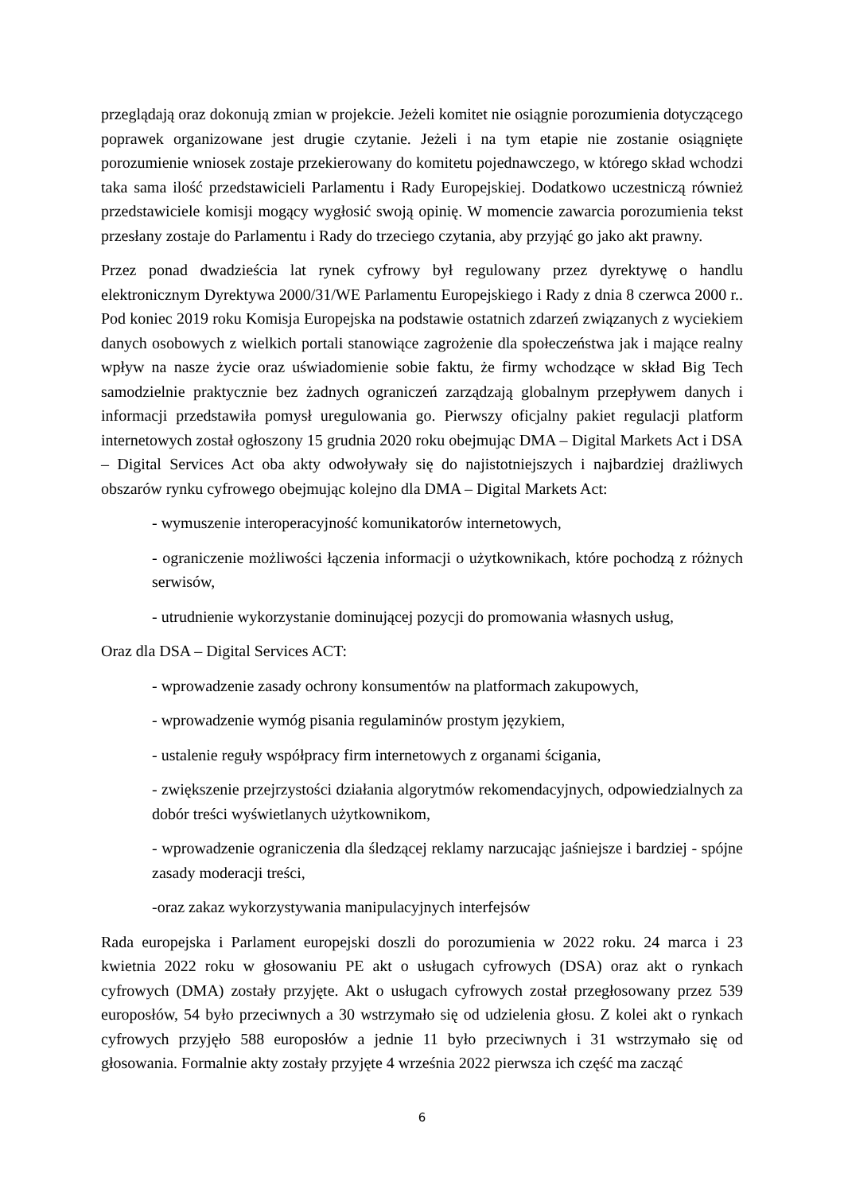przeglądają oraz dokonują zmian w projekcie. Jeżeli komitet nie osiągnie porozumienia dotyczącego poprawek organizowane jest drugie czytanie. Jeżeli i na tym etapie nie zostanie osiągnięte porozumienie wniosek zostaje przekierowany do komitetu pojednawczego, w którego skład wchodzi taka sama ilość przedstawicieli Parlamentu i Rady Europejskiej. Dodatkowo uczestniczą również przedstawiciele komisji mogący wygłosić swoją opinię. W momencie zawarcia porozumienia tekst przesłany zostaje do Parlamentu i Rady do trzeciego czytania, aby przyjąć go jako akt prawny.
Przez ponad dwadzieścia lat rynek cyfrowy był regulowany przez dyrektywę o handlu elektronicznym Dyrektywa 2000/31/WE Parlamentu Europejskiego i Rady z dnia 8 czerwca 2000 r.. Pod koniec 2019 roku Komisja Europejska na podstawie ostatnich zdarzeń związanych z wyciekiem danych osobowych z wielkich portali stanowiące zagrożenie dla społeczeństwa jak i mające realny wpływ na nasze życie oraz uświadomienie sobie faktu, że firmy wchodzące w skład Big Tech samodzielnie praktycznie bez żadnych ograniczeń zarządzają globalnym przepływem danych i informacji przedstawiła pomysł uregulowania go. Pierwszy oficjalny pakiet regulacji platform internetowych został ogłoszony 15 grudnia 2020 roku obejmując DMA – Digital Markets Act i DSA – Digital Services Act oba akty odwoływały się do najistotniejszych i najbardziej drażliwych obszarów rynku cyfrowego obejmując kolejno dla DMA – Digital Markets Act:
- wymuszenie interoperacyjność komunikatorów internetowych,
- ograniczenie możliwości łączenia informacji o użytkownikach, które pochodzą z różnych serwisów,
- utrudnienie wykorzystanie dominującej pozycji do promowania własnych usług,
Oraz dla DSA – Digital Services ACT:
- wprowadzenie zasady ochrony konsumentów na platformach zakupowych,
- wprowadzenie wymóg pisania regulaminów prostym językiem,
- ustalenie reguły współpracy firm internetowych z organami ścigania,
- zwiększenie przejrzystości działania algorytmów rekomendacyjnych, odpowiedzialnych za dobór treści wyświetlanych użytkownikom,
- wprowadzenie ograniczenia dla śledzącej reklamy narzucając jaśniejsze i bardziej - spójne zasady moderacji treści,
-oraz zakaz wykorzystywania manipulacyjnych interfejsów
Rada europejska i Parlament europejski doszli do porozumienia w 2022 roku. 24 marca i 23 kwietnia 2022 roku w głosowaniu PE akt o usługach cyfrowych (DSA) oraz akt o rynkach cyfrowych (DMA) zostały przyjęte. Akt o usługach cyfrowych został przegłosowany przez 539 europosłów, 54 było przeciwnych a 30 wstrzymało się od udzielenia głosu. Z kolei akt o rynkach cyfrowych przyjęło 588 europosłów a jednie 11 było przeciwnych i 31 wstrzymało się od głosowania. Formalnie akty zostały przyjęte 4 września 2022 pierwsza ich część ma zacząć
6